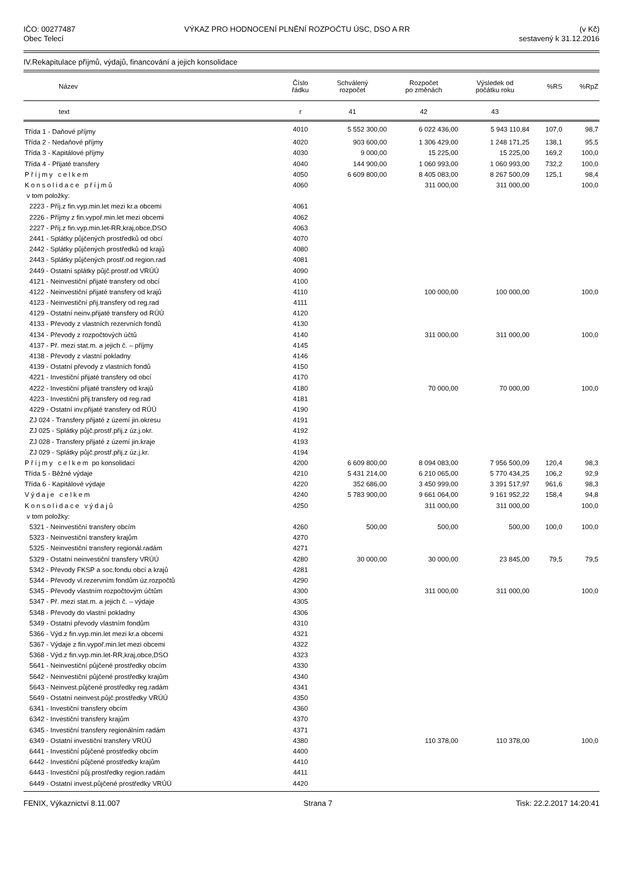IČO: 00277487
Obec Telecí
VÝKAZ PRO HODNOCENÍ PLNĚNÍ ROZPOČTU ÚSC, DSO A RR
(v Kč)
sestavený k 31.12.2016
IV.Rekapitulace příjmů, výdajů, financování a jejich konsolidace
| Název | Číslo řádku | Schválený rozpočet | Rozpočet po změnách | Výsledek od počátku roku | %RS | %RpZ |
| --- | --- | --- | --- | --- | --- | --- |
| text | r | 41 | 42 | 43 | | |
| Třída 1 - Daňové příjmy | 4010 | 5 552 300,00 | 6 022 436,00 | 5 943 110,84 | 107,0 | 98,7 |
| Třída 2 - Nedaňové příjmy | 4020 | 903 600,00 | 1 306 429,00 | 1 248 171,25 | 138,1 | 95,5 |
| Třída 3 - Kapitálové příjmy | 4030 | 9 000,00 | 15 225,00 | 15 225,00 | 169,2 | 100,0 |
| Třída 4 - Přijaté transfery | 4040 | 144 900,00 | 1 060 993,00 | 1 060 993,00 | 732,2 | 100,0 |
| Příjmy celkem | 4050 | 6 609 800,00 | 8 405 083,00 | 8 267 500,09 | 125,1 | 98,4 |
| Konsolidace příjmů | 4060 | | 311 000,00 | 311 000,00 | | 100,0 |
| v tom položky: | | | | | | |
| 2223 - Příj.z fin.vyp.min.let mezi kr.a obcemi | 4061 | | | | | |
| 2226 - Příjmy z fin.vypoř.min.let mezi obcemi | 4062 | | | | | |
| 2227 - Příj.z fin.vyp.min.let-RR,kraj,obce,DSO | 4063 | | | | | |
| 2441 - Splátky půjčených prostředků od obcí | 4070 | | | | | |
| 2442 - Splátky půjčených prostředků od krajů | 4080 | | | | | |
| 2443 - Splátky půjčených prostř.od region.rad | 4081 | | | | | |
| 2449 - Ostatní splátky půjč.prostř.od VRÚÚ | 4090 | | | | | |
| 4121 - Neinvestiční přijaté transfery od obcí | 4100 | | | | | |
| 4122 - Neinvestiční přijaté transfery od krajů | 4110 | | 100 000,00 | 100 000,00 | | 100,0 |
| 4123 - Neinvestiční přij.transfery od reg.rad | 4111 | | | | | |
| 4129 - Ostatní neinv.přijaté transfery od RÚÚ | 4120 | | | | | |
| 4133 - Převody z vlastních rezervních fondů | 4130 | | | | | |
| 4134 - Převody z rozpočtových účtů | 4140 | | 311 000,00 | 311 000,00 | | 100,0 |
| 4137 - Př. mezi stat.m. a jejich č. – příjmy | 4145 | | | | | |
| 4138 - Převody z vlastní pokladny | 4146 | | | | | |
| 4139 - Ostatní převody z vlastních fondů | 4150 | | | | | |
| 4221 - Investiční přijaté transfery od obcí | 4170 | | | | | |
| 4222 - Investiční přijaté transfery od krajů | 4180 | | 70 000,00 | 70 000,00 | | 100,0 |
| 4223 - Investiční přij.transfery od reg.rad | 4181 | | | | | |
| 4229 - Ostatní inv.přijaté transfery od RÚÚ | 4190 | | | | | |
| ZJ 024 - Transfery přijaté z území jin.okresu | 4191 | | | | | |
| ZJ 025 - Splátky půjč.prostř.přij.z úz.j.okr. | 4192 | | | | | |
| ZJ 028 - Transfery přijaté z území jin.kraje | 4193 | | | | | |
| ZJ 029 - Splátky půjč.prostř.přij.z úz.j.kr. | 4194 | | | | | |
| Příjmy celkem po konsolidaci | 4200 | 6 609 800,00 | 8 094 083,00 | 7 956 500,09 | 120,4 | 98,3 |
| Třída 5 - Běžné výdaje | 4210 | 5 431 214,00 | 6 210 065,00 | 5 770 434,25 | 106,2 | 92,9 |
| Třída 6 - Kapitálové výdaje | 4220 | 352 686,00 | 3 450 999,00 | 3 391 517,97 | 961,6 | 98,3 |
| Výdaje celkem | 4240 | 5 783 900,00 | 9 661 064,00 | 9 161 952,22 | 158,4 | 94,8 |
| Konsolidace výdajů | 4250 | | 311 000,00 | 311 000,00 | | 100,0 |
| v tom položky: | | | | | | |
| 5321 - Neinvestiční transfery obcím | 4260 | 500,00 | 500,00 | 500,00 | 100,0 | 100,0 |
| 5323 - Neinvestiční transfery krajům | 4270 | | | | | |
| 5325 - Neinvestiční transfery regionál.radám | 4271 | | | | | |
| 5329 - Ostatní neinvestiční transfery VRÚÚ | 4280 | 30 000,00 | 30 000,00 | 23 845,00 | 79,5 | 79,5 |
| 5342 - Převody FKSP a soc.fondu obcí a krajů | 4281 | | | | | |
| 5344 - Převody vl.rezervním fondům úz.rozpočtů | 4290 | | | | | |
| 5345 - Převody vlastním rozpočtovým účtům | 4300 | | 311 000,00 | 311 000,00 | | 100,0 |
| 5347 - Př. mezi stat.m. a jejich č. – výdaje | 4305 | | | | | |
| 5348 - Převody do vlastní pokladny | 4306 | | | | | |
| 5349 - Ostatní převody vlastním fondům | 4310 | | | | | |
| 5366 - Výd.z fin.vyp.min.let mezi kr.a obcemi | 4321 | | | | | |
| 5367 - Výdaje z fin.vypoř.min.let mezi obcemi | 4322 | | | | | |
| 5368 - Výd.z fin.vyp.min.let-RR,kraj,obce,DSO | 4323 | | | | | |
| 5641 - Neinvestiční půjčené prostředky obcím | 4330 | | | | | |
| 5642 - Neinvestiční půjčené prostředky krajům | 4340 | | | | | |
| 5643 - Neinvest.půjčené prostředky reg.radám | 4341 | | | | | |
| 5649 - Ostatní neinvest.půjč.prostředky VRÚÚ | 4350 | | | | | |
| 6341 - Investiční transfery obcím | 4360 | | | | | |
| 6342 - Investiční transfery krajům | 4370 | | | | | |
| 6345 - Investiční transfery regionálním radám | 4371 | | | | | |
| 6349 - Ostatní investiční transfery VRÚÚ | 4380 | | 110 378,00 | 110 378,00 | | 100,0 |
| 6441 - Investiční půjčené prostředky obcím | 4400 | | | | | |
| 6442 - Investiční půjčené prostředky krajům | 4410 | | | | | |
| 6443 - Investiční půj.prostředky region.radám | 4411 | | | | | |
| 6449 - Ostatní invest.půjčené prostředky VRÚÚ | 4420 | | | | | |
FENIX, Výkaznictví 8.11.007 Strana 7 Tisk: 22.2.2017 14:20:41